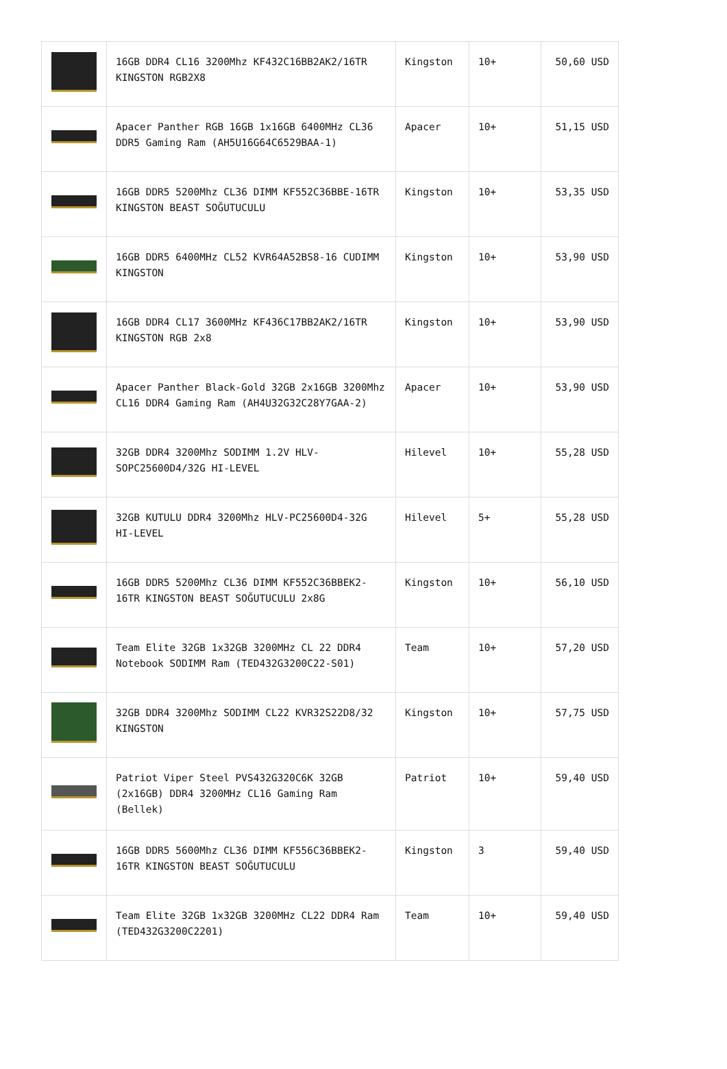| | 16GB DDR4 CL16 3200Mhz KF432C16BB2AK2/16TR KINGSTON RGB2X8 | Kingston | 10+ | 50,60 USD |
| | Apacer Panther RGB 16GB 1x16GB 6400MHz CL36 DDR5 Gaming Ram (AH5U16G64C6529BAA-1) | Apacer | 10+ | 51,15 USD |
| | 16GB DDR5 5200Mhz CL36 DIMM KF552C36BBE-16TR KINGSTON BEAST SOĞUTUCULU | Kingston | 10+ | 53,35 USD |
| | 16GB DDR5 6400MHz CL52 KVR64A52BS8-16 CUDIMM KINGSTON | Kingston | 10+ | 53,90 USD |
| | 16GB DDR4 CL17 3600MHz KF436C17BB2AK2/16TR KINGSTON RGB 2x8 | Kingston | 10+ | 53,90 USD |
| | Apacer Panther Black-Gold 32GB 2x16GB 3200Mhz CL16 DDR4 Gaming Ram (AH4U32G32C28Y7GAA-2) | Apacer | 10+ | 53,90 USD |
| | 32GB DDR4 3200Mhz SODIMM 1.2V HLV-SOPC25600D4/32G HI-LEVEL | Hilevel | 10+ | 55,28 USD |
| | 32GB KUTULU DDR4 3200Mhz HLV-PC25600D4-32G HI-LEVEL | Hilevel | 5+ | 55,28 USD |
| | 16GB DDR5 5200Mhz CL36 DIMM KF552C36BBEK2-16TR KINGSTON BEAST SOĞUTUCULU 2x8G | Kingston | 10+ | 56,10 USD |
| | Team Elite 32GB 1x32GB 3200MHz CL 22 DDR4 Notebook SODIMM Ram (TED432G3200C22-S01) | Team | 10+ | 57,20 USD |
| | 32GB DDR4 3200Mhz SODIMM CL22 KVR32S22D8/32 KINGSTON | Kingston | 10+ | 57,75 USD |
| | Patriot Viper Steel PVS432G320C6K 32GB (2x16GB) DDR4 3200MHz CL16 Gaming Ram (Bellek) | Patriot | 10+ | 59,40 USD |
| | 16GB DDR5 5600Mhz CL36 DIMM KF556C36BBEK2-16TR KINGSTON BEAST SOĞUTUCULU | Kingston | 3 | 59,40 USD |
| | Team Elite 32GB 1x32GB 3200MHz CL22 DDR4 Ram (TED432G3200C2201) | Team | 10+ | 59,40 USD |